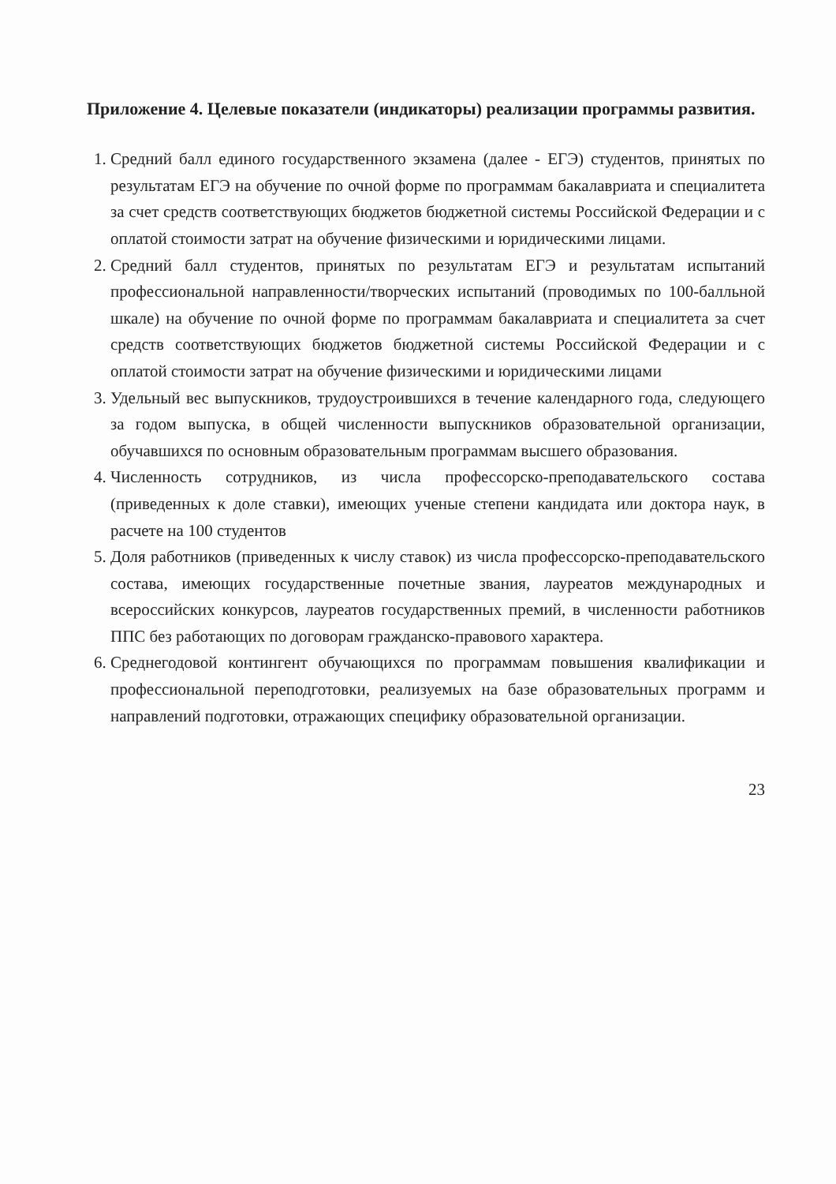Приложение 4. Целевые показатели (индикаторы) реализации программы развития.
1. Средний балл единого государственного экзамена (далее - ЕГЭ) студентов, принятых по результатам ЕГЭ на обучение по очной форме по программам бакалавриата и специалитета за счет средств соответствующих бюджетов бюджетной системы Российской Федерации и с оплатой стоимости затрат на обучение физическими и юридическими лицами.
2. Средний балл студентов, принятых по результатам ЕГЭ и результатам испытаний профессиональной направленности/творческих испытаний (проводимых по 100-балльной шкале) на обучение по очной форме по программам бакалавриата и специалитета за счет средств соответствующих бюджетов бюджетной системы Российской Федерации и с оплатой стоимости затрат на обучение физическими и юридическими лицами
3. Удельный вес выпускников, трудоустроившихся в течение календарного года, следующего за годом выпуска, в общей численности выпускников образовательной организации, обучавшихся по основным образовательным программам высшего образования.
4. Численность сотрудников, из числа профессорско-преподавательского состава (приведенных к доле ставки), имеющих ученые степени кандидата или доктора наук, в расчете на 100 студентов
5. Доля работников (приведенных к числу ставок) из числа профессорско-преподавательского состава, имеющих государственные почетные звания, лауреатов международных и всероссийских конкурсов, лауреатов государственных премий, в численности работников ППС без работающих по договорам гражданско-правового характера.
6. Среднегодовой контингент обучающихся по программам повышения квалификации и профессиональной переподготовки, реализуемых на базе образовательных программ и направлений подготовки, отражающих специфику образовательной организации.
23